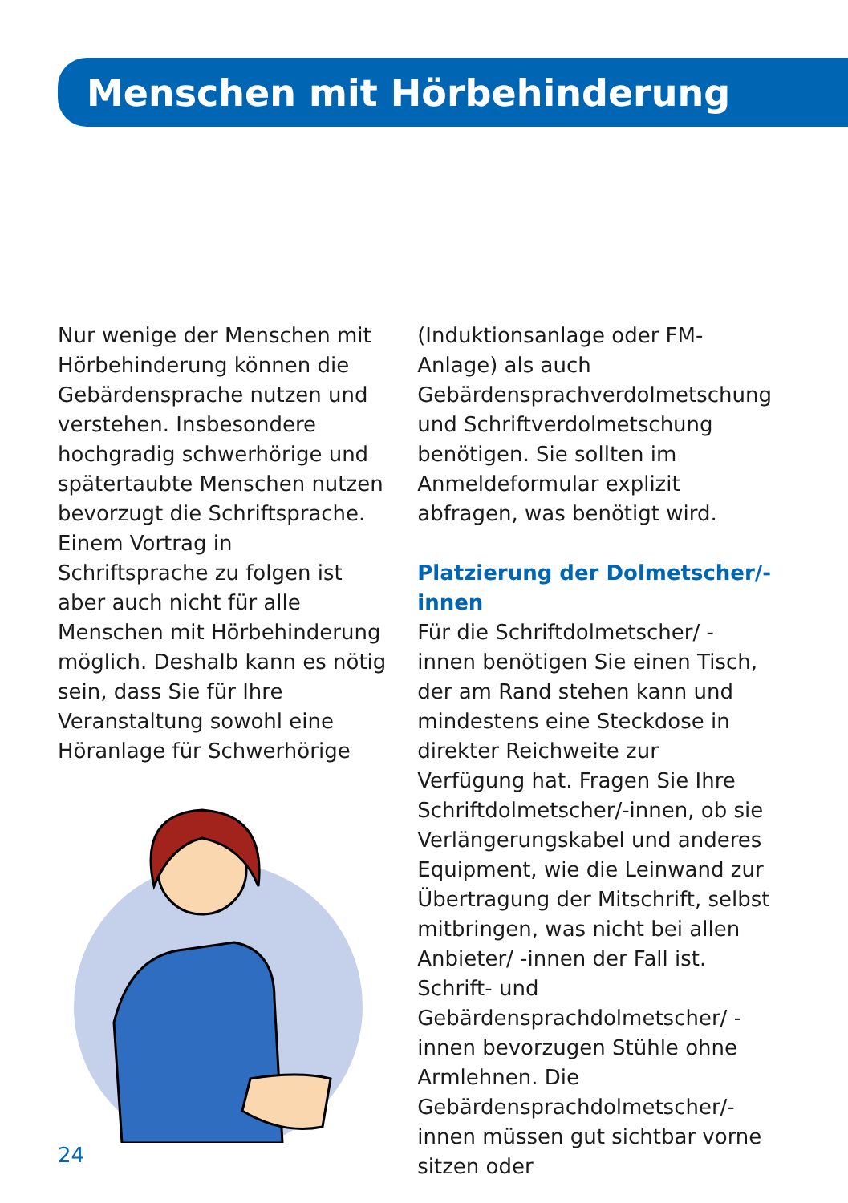Menschen mit Hörbehinderung
Nur wenige der Menschen mit Hörbehinderung können die Gebärdensprache nutzen und verstehen. Insbesondere hochgradig schwerhörige und spätertaubte Menschen nutzen bevorzugt die Schriftsprache. Einem Vortrag in Schriftsprache zu folgen ist aber auch nicht für alle Menschen mit Hörbehinderung möglich. Deshalb kann es nötig sein, dass Sie für Ihre Veranstaltung sowohl eine Höranlage für Schwerhörige
(Induktionsanlage oder FM-Anlage) als auch Gebärdensprachverdolmetschung und Schriftverdolmetschung benötigen. Sie sollten im Anmeldeformular explizit abfragen, was benötigt wird.
Platzierung der Dolmetscher/-innen
Für die Schriftdolmetscher/ -innen benötigen Sie einen Tisch, der am Rand stehen kann und mindestens eine Steckdose in direkter Reichweite zur Verfügung hat. Fragen Sie Ihre Schriftdolmetscher/-innen, ob sie Verlängerungskabel und anderes Equipment, wie die Leinwand zur Übertragung der Mitschrift, selbst mitbringen, was nicht bei allen Anbieter/ -innen der Fall ist. Schrift- und Gebärdensprachdolmetscher/ -innen bevorzugen Stühle ohne Armlehnen. Die Gebärdensprachdolmetscher/-innen müssen gut sichtbar vorne sitzen oder
24